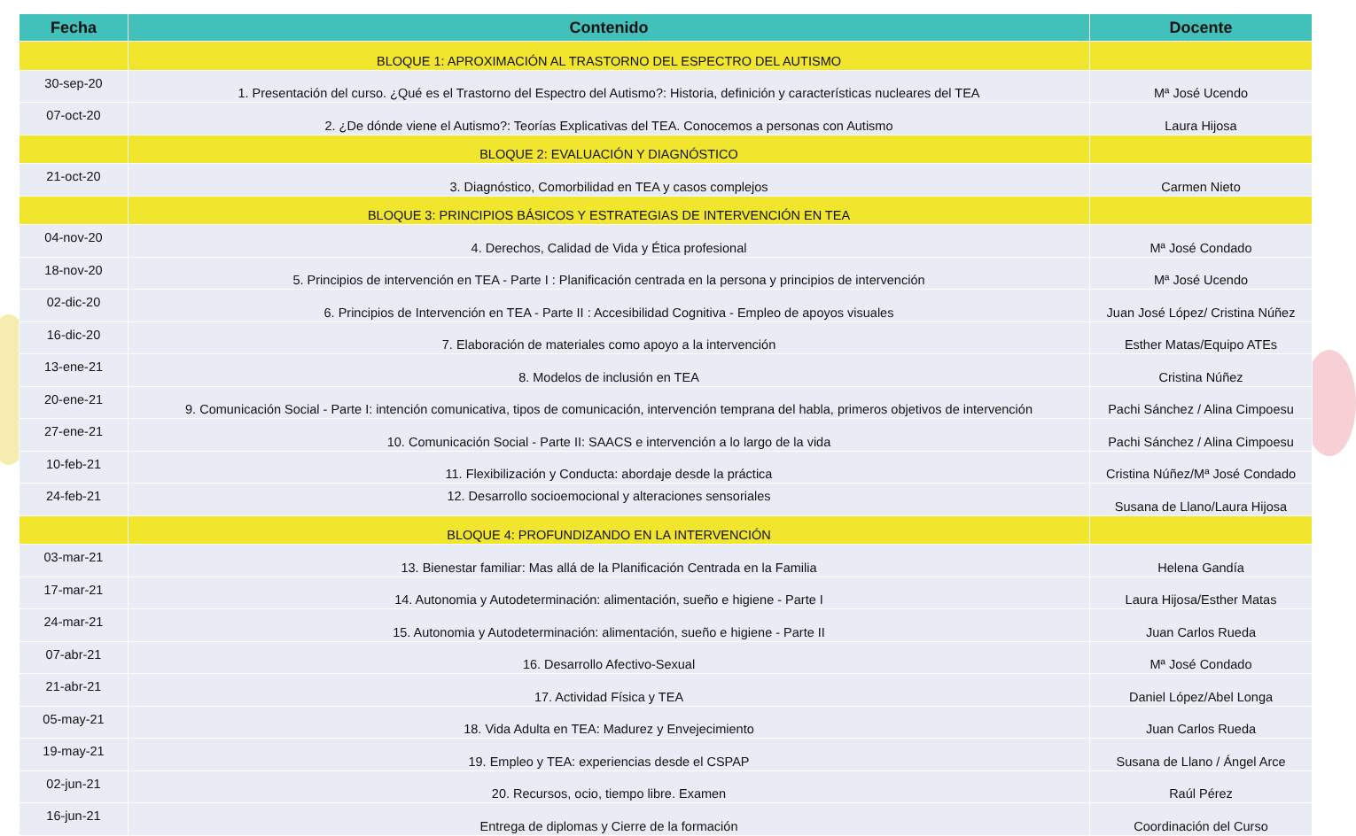| Fecha | Contenido | Docente |
| --- | --- | --- |
| | BLOQUE 1: APROXIMACIÓN AL TRASTORNO DEL ESPECTRO DEL AUTISMO | |
| 30-sep-20 | 1. Presentación del curso. ¿Qué es el Trastorno del Espectro del Autismo?: Historia, definición y características nucleares del TEA | Mª José Ucendo |
| 07-oct-20 | 2. ¿De dónde viene el Autismo?: Teorías Explicativas del TEA. Conocemos a personas con Autismo | Laura Hijosa |
| | BLOQUE 2: EVALUACIÓN Y DIAGNÓSTICO | |
| 21-oct-20 | 3. Diagnóstico, Comorbilidad en TEA y casos complejos | Carmen Nieto |
| | BLOQUE 3: PRINCIPIOS BÁSICOS Y ESTRATEGIAS DE INTERVENCIÓN EN TEA | |
| 04-nov-20 | 4. Derechos, Calidad de Vida y Ética profesional | Mª José Condado |
| 18-nov-20 | 5. Principios de intervención en TEA - Parte I : Planificación centrada en la persona y principios de intervención | Mª José Ucendo |
| 02-dic-20 | 6. Principios de Intervención en TEA - Parte II : Accesibilidad Cognitiva - Empleo de apoyos visuales | Juan José López/ Cristina Núñez |
| 16-dic-20 | 7. Elaboración de materiales como apoyo a la intervención | Esther Matas/Equipo ATEs |
| 13-ene-21 | 8. Modelos de inclusión en TEA | Cristina Núñez |
| 20-ene-21 | 9. Comunicación Social - Parte I: intención comunicativa, tipos de comunicación, intervención temprana del habla, primeros objetivos de intervención | Pachi Sánchez / Alina Cimpoesu |
| 27-ene-21 | 10. Comunicación Social - Parte II: SAACS e intervención a lo largo de la vida | Pachi Sánchez / Alina Cimpoesu |
| 10-feb-21 | 11. Flexibilización y Conducta: abordaje desde la práctica | Cristina Núñez/Mª José Condado |
| 24-feb-21 | 12. Desarrollo socioemocional y alteraciones sensoriales | Susana de Llano/Laura Hijosa |
| | BLOQUE 4: PROFUNDIZANDO EN LA INTERVENCIÓN | |
| 03-mar-21 | 13. Bienestar familiar: Mas allá de la Planificación Centrada en la Familia | Helena Gandía |
| 17-mar-21 | 14. Autonomia y Autodeterminación: alimentación, sueño e higiene - Parte I | Laura Hijosa/Esther Matas |
| 24-mar-21 | 15. Autonomia y Autodeterminación: alimentación, sueño e higiene - Parte II | Juan Carlos Rueda |
| 07-abr-21 | 16. Desarrollo Afectivo-Sexual | Mª José Condado |
| 21-abr-21 | 17. Actividad Física y TEA | Daniel López/Abel Longa |
| 05-may-21 | 18. Vida Adulta en TEA: Madurez y Envejecimiento | Juan Carlos Rueda |
| 19-may-21 | 19. Empleo y TEA: experiencias desde el CSPAP | Susana de Llano / Ángel Arce |
| 02-jun-21 | 20. Recursos, ocio, tiempo libre. Examen | Raúl Pérez |
| 16-jun-21 | Entrega de diplomas y Cierre de la formación | Coordinación del Curso |